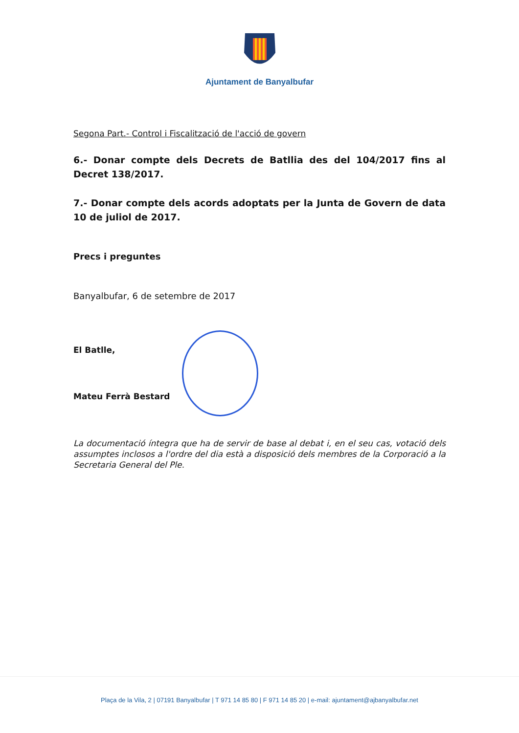Ajuntament de Banyalbufar
Segona Part.- Control i Fiscalització de l'acció de govern
6.- Donar compte dels Decrets de Batllia des del 104/2017 fins al Decret 138/2017.
7.- Donar compte dels acords adoptats per la Junta de Govern de data 10 de juliol de 2017.
Precs i preguntes
Banyalbufar, 6 de setembre de 2017
El Batlle,
Mateu Ferrà Bestard
La documentació íntegra que ha de servir de base al debat i, en el seu cas, votació dels assumptes inclosos a l'ordre del dia està a disposició dels membres de la Corporació a la Secretaria General del Ple.
Plaça de la Vila, 2 | 07191 Banyalbufar | T 971 14 85 80 | F 971 14 85 20 | e-mail: ajuntament@ajbanyalbufar.net